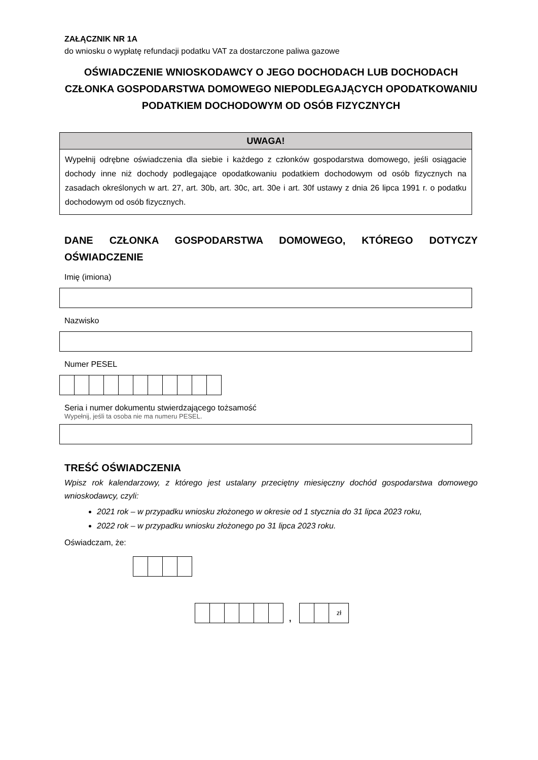ZAŁĄCZNIK NR 1A
do wniosku o wypłatę refundacji podatku VAT za dostarczone paliwa gazowe
OŚWIADCZENIE WNIOSKODAWCY O JEGO DOCHODACH LUB DOCHODACH CZŁONKA GOSPODARSTWA DOMOWEGO NIEPODLEGAJĄCYCH OPODATKOWANIU PODATKIEM DOCHODOWYM OD OSÓB FIZYCZNYCH
UWAGA!
Wypełnij odrębne oświadczenia dla siebie i każdego z członków gospodarstwa domowego, jeśli osiągacie dochody inne niż dochody podlegające opodatkowaniu podatkiem dochodowym od osób fizycznych na zasadach określonych w art. 27, art. 30b, art. 30c, art. 30e i art. 30f ustawy z dnia 26 lipca 1991 r. o podatku dochodowym od osób fizycznych.
DANE CZŁONKA GOSPODARSTWA DOMOWEGO, KTÓREGO DOTYCZY OŚWIADCZENIE
Imię (imiona)
Nazwisko
Numer PESEL
Seria i numer dokumentu stwierdzającego tożsamość
Wypełnij, jeśli ta osoba nie ma numeru PESEL.
TREŚĆ OŚWIADCZENIA
Wpisz rok kalendarzowy, z którego jest ustalany przeciętny miesięczny dochód gospodarstwa domowego wnioskodawcy, czyli:
2021 rok – w przypadku wniosku złożonego w okresie od 1 stycznia do 31 lipca 2023 roku,
2022 rok – w przypadku wniosku złożonego po 31 lipca 2023 roku.
Oświadczam, że:
, zł